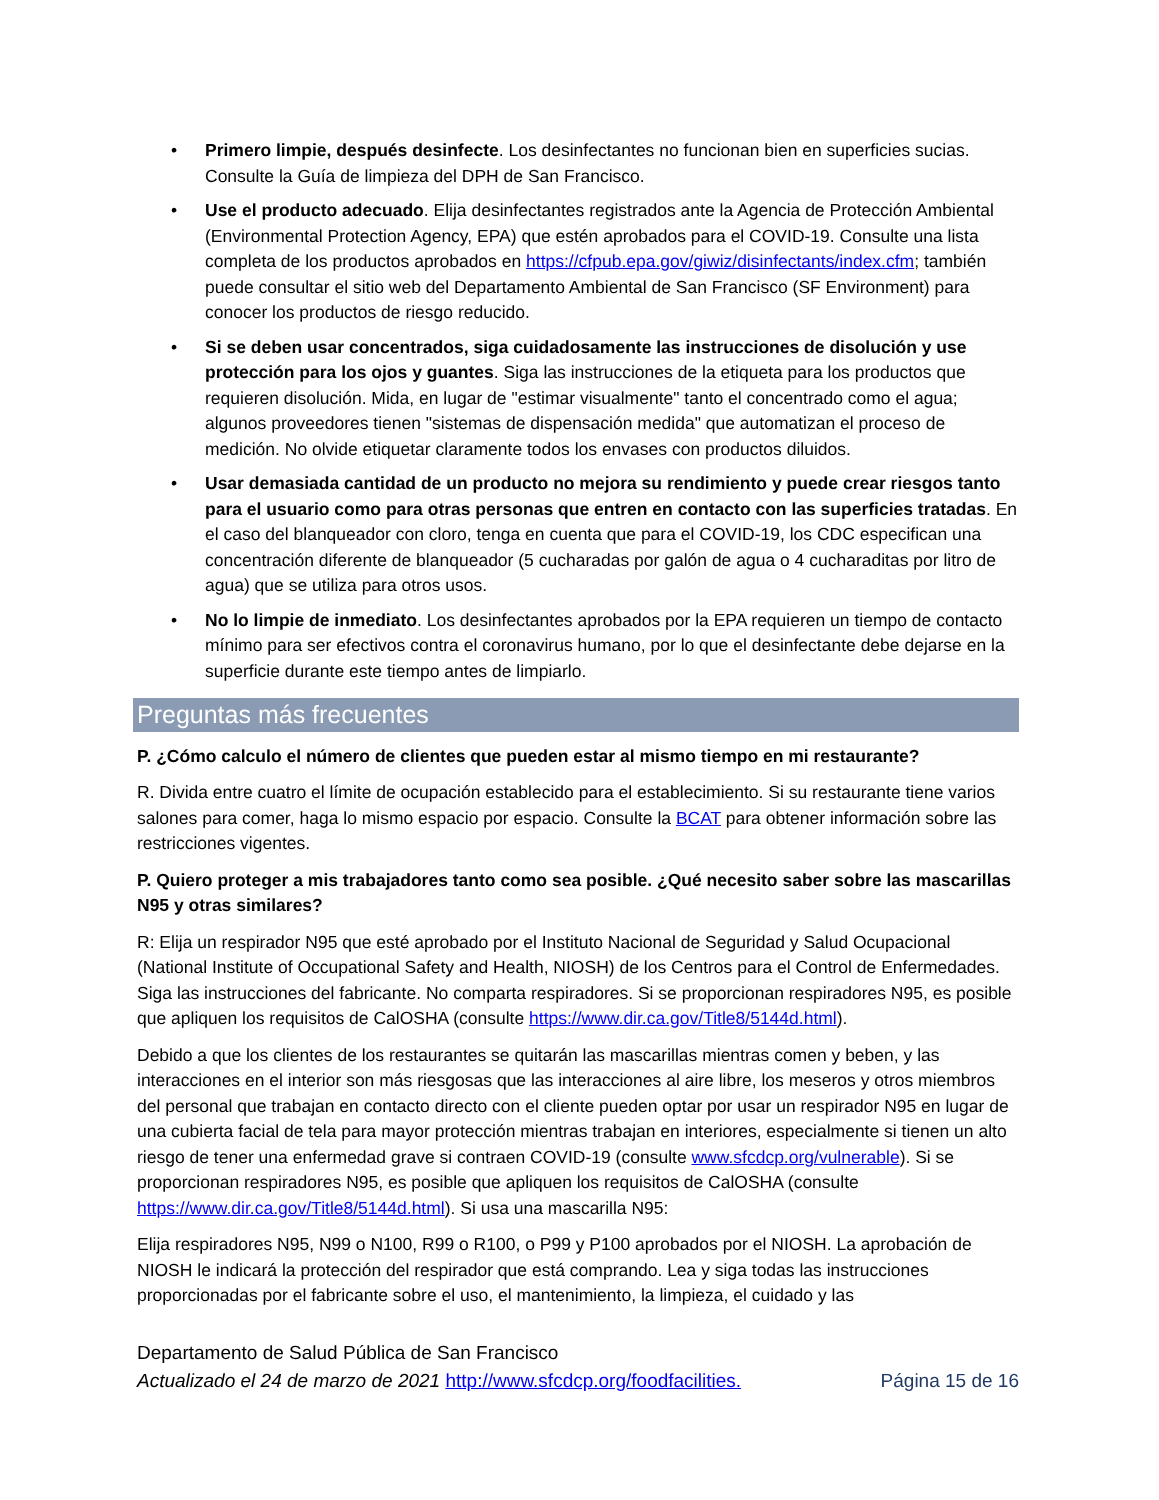• Primero limpie, después desinfecte. Los desinfectantes no funcionan bien en superficies sucias. Consulte la Guía de limpieza del DPH de San Francisco.
• Use el producto adecuado. Elija desinfectantes registrados ante la Agencia de Protección Ambiental (Environmental Protection Agency, EPA) que estén aprobados para el COVID-19. Consulte una lista completa de los productos aprobados en https://cfpub.epa.gov/giwiz/disinfectants/index.cfm; también puede consultar el sitio web del Departamento Ambiental de San Francisco (SF Environment) para conocer los productos de riesgo reducido.
• Si se deben usar concentrados, siga cuidadosamente las instrucciones de disolución y use protección para los ojos y guantes. Siga las instrucciones de la etiqueta para los productos que requieren disolución. Mida, en lugar de "estimar visualmente" tanto el concentrado como el agua; algunos proveedores tienen "sistemas de dispensación medida" que automatizan el proceso de medición. No olvide etiquetar claramente todos los envases con productos diluidos.
• Usar demasiada cantidad de un producto no mejora su rendimiento y puede crear riesgos tanto para el usuario como para otras personas que entren en contacto con las superficies tratadas. En el caso del blanqueador con cloro, tenga en cuenta que para el COVID-19, los CDC especifican una concentración diferente de blanqueador (5 cucharadas por galón de agua o 4 cucharaditas por litro de agua) que se utiliza para otros usos.
• No lo limpie de inmediato. Los desinfectantes aprobados por la EPA requieren un tiempo de contacto mínimo para ser efectivos contra el coronavirus humano, por lo que el desinfectante debe dejarse en la superficie durante este tiempo antes de limpiarlo.
Preguntas más frecuentes
P. ¿Cómo calculo el número de clientes que pueden estar al mismo tiempo en mi restaurante?
R. Divida entre cuatro el límite de ocupación establecido para el establecimiento. Si su restaurante tiene varios salones para comer, haga lo mismo espacio por espacio. Consulte la BCAT para obtener información sobre las restricciones vigentes.
P. Quiero proteger a mis trabajadores tanto como sea posible. ¿Qué necesito saber sobre las mascarillas N95 y otras similares?
R: Elija un respirador N95 que esté aprobado por el Instituto Nacional de Seguridad y Salud Ocupacional (National Institute of Occupational Safety and Health, NIOSH) de los Centros para el Control de Enfermedades. Siga las instrucciones del fabricante. No comparta respiradores. Si se proporcionan respiradores N95, es posible que apliquen los requisitos de CalOSHA (consulte https://www.dir.ca.gov/Title8/5144d.html).
Debido a que los clientes de los restaurantes se quitarán las mascarillas mientras comen y beben, y las interacciones en el interior son más riesgosas que las interacciones al aire libre, los meseros y otros miembros del personal que trabajan en contacto directo con el cliente pueden optar por usar un respirador N95 en lugar de una cubierta facial de tela para mayor protección mientras trabajan en interiores, especialmente si tienen un alto riesgo de tener una enfermedad grave si contraen COVID-19 (consulte www.sfcdcp.org/vulnerable). Si se proporcionan respiradores N95, es posible que apliquen los requisitos de CalOSHA (consulte https://www.dir.ca.gov/Title8/5144d.html). Si usa una mascarilla N95:
Elija respiradores N95, N99 o N100, R99 o R100, o P99 y P100 aprobados por el NIOSH. La aprobación de NIOSH le indicará la protección del respirador que está comprando. Lea y siga todas las instrucciones proporcionadas por el fabricante sobre el uso, el mantenimiento, la limpieza, el cuidado y las
Departamento de Salud Pública de San Francisco
Actualizado el 24 de marzo de 2021 http://www.sfcdcp.org/foodfacilities. Página 15 de 16